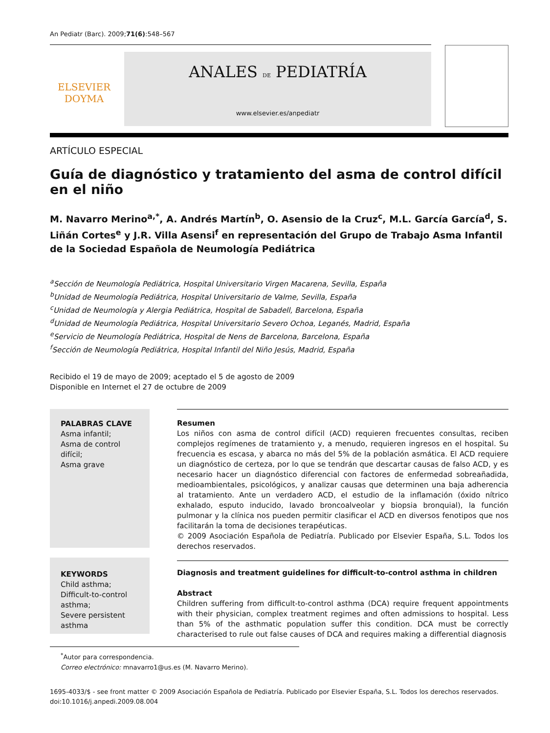An Pediatr (Barc). 2009;71(6):548–567
ELSEVIER
DOYMA
ANALES DE PEDIATRÍA
www.elsevier.es/anpediatr
ARTÍCULO ESPECIAL
Guía de diagnóstico y tratamiento del asma de control difícil en el niño
M. Navarro Merino<sup>a,*</sup>, A. Andrés Martín<sup>b</sup>, O. Asensio de la Cruz<sup>c</sup>, M.L. García García<sup>d</sup>, S. Liñán Cortes<sup>e</sup> y J.R. Villa Asensi<sup>f</sup> en representación del Grupo de Trabajo Asma Infantil de la Sociedad Española de Neumología Pediátrica
<sup>a</sup> Sección de Neumología Pediátrica, Hospital Universitario Virgen Macarena, Sevilla, España
<sup>b</sup> Unidad de Neumología Pediátrica, Hospital Universitario de Valme, Sevilla, España
<sup>c</sup> Unidad de Neumología y Alergia Pediátrica, Hospital de Sabadell, Barcelona, España
<sup>d</sup> Unidad de Neumología Pediátrica, Hospital Universitario Severo Ochoa, Leganés, Madrid, España
<sup>e</sup> Servicio de Neumología Pediátrica, Hospital de Nens de Barcelona, Barcelona, España
<sup>f</sup> Sección de Neumología Pediátrica, Hospital Infantil del Niño Jesús, Madrid, España
Recibido el 19 de mayo de 2009; aceptado el 5 de agosto de 2009
Disponible en Internet el 27 de octubre de 2009
PALABRAS CLAVE
Asma infantil;
Asma de control difícil;
Asma grave
KEYWORDS
Child asthma;
Difficult-to-control asthma;
Severe persistent asthma
Resumen
Los niños con asma de control difícil (ACD) requieren frecuentes consultas, reciben complejos regímenes de tratamiento y, a menudo, requieren ingresos en el hospital. Su frecuencia es escasa, y abarca no más del 5% de la población asmática. El ACD requiere un diagnóstico de certeza, por lo que se tendrán que descartar causas de falso ACD, y es necesario hacer un diagnóstico diferencial con factores de enfermedad sobreañadida, medioambientales, psicológicos, y analizar causas que determinen una baja adherencia al tratamiento. Ante un verdadero ACD, el estudio de la inflamación (óxido nítrico exhalado, esputo inducido, lavado broncoalveolar y biopsia bronquial), la función pulmonar y la clínica nos pueden permitir clasificar el ACD en diversos fenotipos que nos facilitarán la toma de decisiones terapéuticas.
© 2009 Asociación Española de Pediatría. Publicado por Elsevier España, S.L. Todos los derechos reservados.
Diagnosis and treatment guidelines for difficult-to-control asthma in children
Abstract
Children suffering from difficult-to-control asthma (DCA) require frequent appointments with their physician, complex treatment regimes and often admissions to hospital. Less than 5% of the asthmatic population suffer this condition. DCA must be correctly characterised to rule out false causes of DCA and requires making a differential diagnosis
<sup>*</sup> Autor para correspondencia.
Correo electrónico: mnavarro1@us.es (M. Navarro Merino).
1695-4033/$ - see front matter © 2009 Asociación Española de Pediatría. Publicado por Elsevier España, S.L. Todos los derechos reservados.
doi:10.1016/j.anpedi.2009.08.004